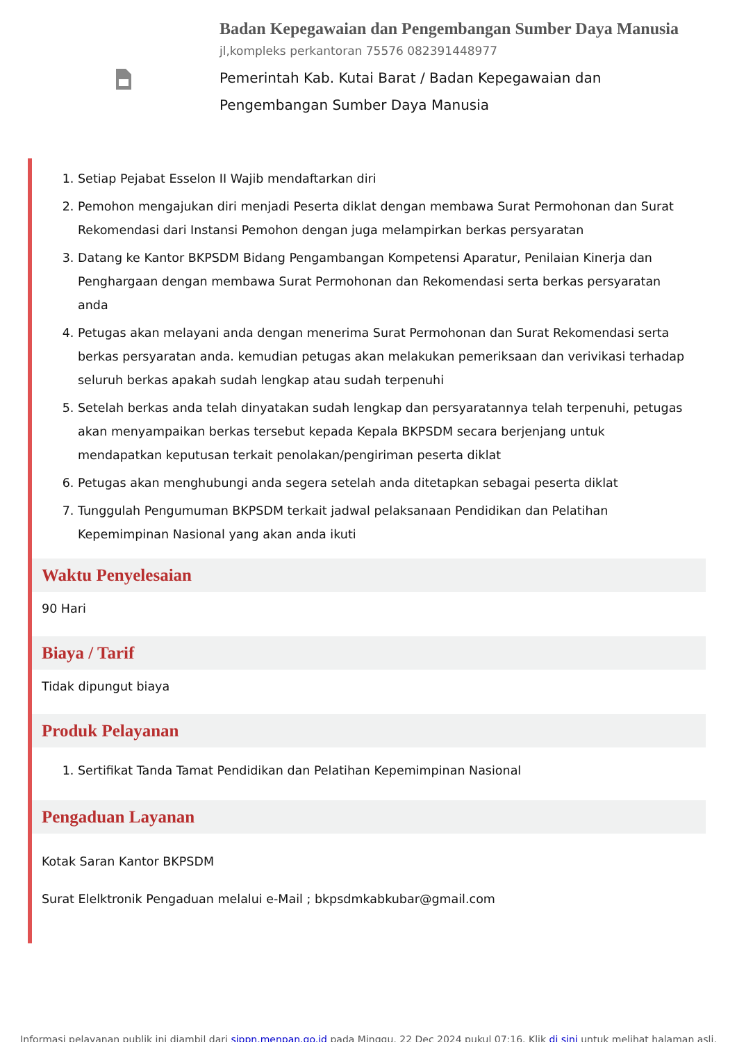Badan Kepegawaian dan Pengembangan Sumber Daya Manusia
jl,kompleks perkantoran 75576 082391448977
Pemerintah Kab. Kutai Barat / Badan Kepegawaian dan Pengembangan Sumber Daya Manusia
1. Setiap Pejabat Esselon II Wajib mendaftarkan diri
2. Pemohon mengajukan diri menjadi Peserta diklat dengan membawa Surat Permohonan dan Surat Rekomendasi dari Instansi Pemohon dengan juga melampirkan berkas persyaratan
3. Datang ke Kantor BKPSDM Bidang Pengambangan Kompetensi Aparatur, Penilaian Kinerja dan Penghargaan dengan membawa Surat Permohonan dan Rekomendasi serta berkas persyaratan anda
4. Petugas akan melayani anda dengan menerima Surat Permohonan dan Surat Rekomendasi serta berkas persyaratan anda. kemudian petugas akan melakukan pemeriksaan dan verivikasi terhadap seluruh berkas apakah sudah lengkap atau sudah terpenuhi
5. Setelah berkas anda telah dinyatakan sudah lengkap dan persyaratannya telah terpenuhi, petugas akan menyampaikan berkas tersebut kepada Kepala BKPSDM secara berjenjang untuk mendapatkan keputusan terkait penolakan/pengiriman peserta diklat
6. Petugas akan menghubungi anda segera setelah anda ditetapkan sebagai peserta diklat
7. Tunggulah Pengumuman BKPSDM terkait jadwal pelaksanaan Pendidikan dan Pelatihan Kepemimpinan Nasional yang akan anda ikuti
Waktu Penyelesaian
90 Hari
Biaya / Tarif
Tidak dipungut biaya
Produk Pelayanan
1. Sertifikat Tanda Tamat Pendidikan dan Pelatihan Kepemimpinan Nasional
Pengaduan Layanan
Kotak Saran Kantor BKPSDM
Surat Elelktronik Pengaduan melalui e-Mail ; bkpsdmkabkubar@gmail.com
Informasi pelayanan publik ini diambil dari sippn.menpan.go.id pada Minggu, 22 Dec 2024 pukul 07:16. Klik di sini untuk melihat halaman asli.